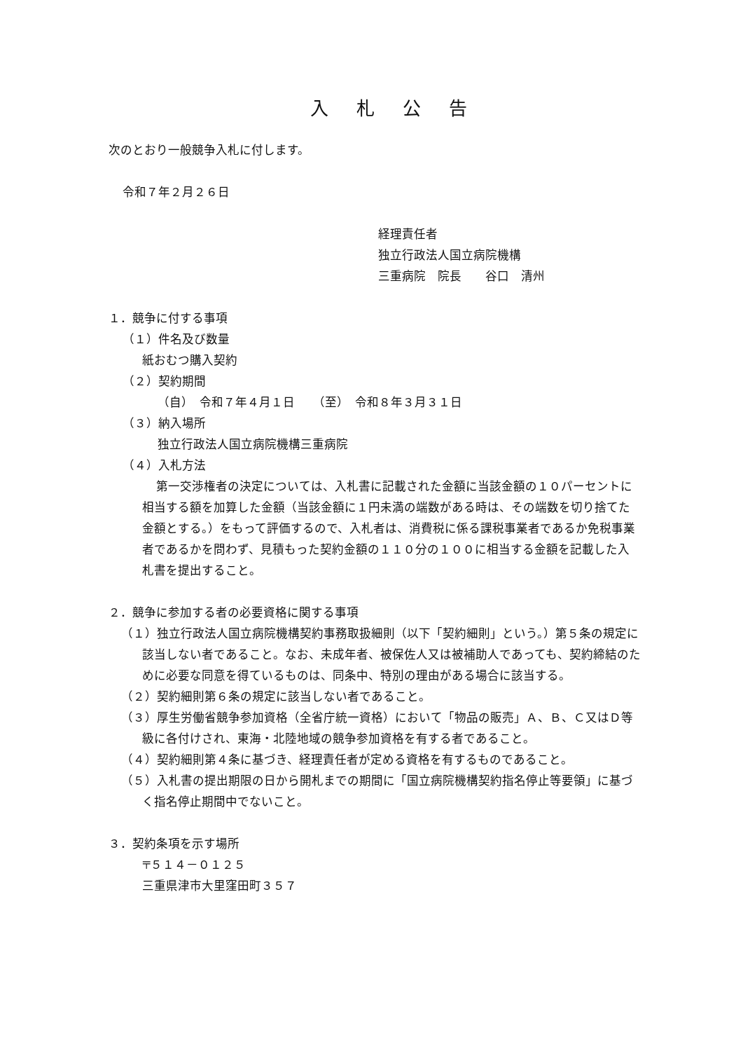入札公告
次のとおり一般競争入札に付します。
令和７年２月２６日
経理責任者
独立行政法人国立病院機構
三重病院　院長　　谷口　清州
１．競争に付する事項
（１）件名及び数量
紙おむつ購入契約
（２）契約期間
（自）　令和７年４月１日　　（至）　令和８年３月３１日
（３）納入場所
独立行政法人国立病院機構三重病院
（４）入札方法
第一交渉権者の決定については、入札書に記載された金額に当該金額の１０パーセントに相当する額を加算した金額（当該金額に１円未満の端数がある時は、その端数を切り捨てた金額とする。）をもって評価するので、入札者は、消費税に係る課税事業者であるか免税事業者であるかを問わず、見積もった契約金額の１１０分の１００に相当する金額を記載した入札書を提出すること。
２．競争に参加する者の必要資格に関する事項
（１）独立行政法人国立病院機構契約事務取扱細則（以下「契約細則」という。）第５条の規定に該当しない者であること。なお、未成年者、被保佐人又は被補助人であっても、契約締結のために必要な同意を得ているものは、同条中、特別の理由がある場合に該当する。
（２）契約細則第６条の規定に該当しない者であること。
（３）厚生労働省競争参加資格（全省庁統一資格）において「物品の販売」Ａ、Ｂ、Ｃ又はＤ等級に各付けされ、東海・北陸地域の競争参加資格を有する者であること。
（４）契約細則第４条に基づき、経理責任者が定める資格を有するものであること。
（５）入札書の提出期限の日から開札までの期間に「国立病院機構契約指名停止等要領」に基づく指名停止期間中でないこと。
３．契約条項を示す場所
〒５１４－０１２５
三重県津市大里窪田町３５７